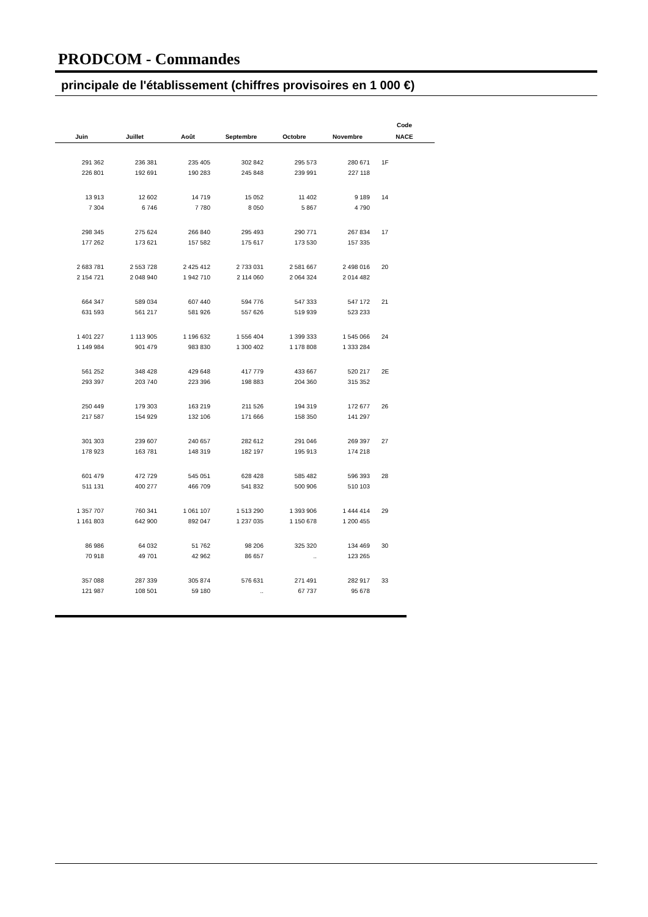PRODCOM - Commandes
principale de l'établissement (chiffres provisoires en 1 000 €)
| | | | | | | Code |
| --- | --- | --- | --- | --- | --- | --- |
| Juin | Juillet | Août | Septembre | Octobre | Novembre | NACE |
| 291 362 | 236 381 | 235 405 | 302 842 | 295 573 | 280 671 | 1F |
| 226 801 | 192 691 | 190 283 | 245 848 | 239 991 | 227 118 | |
| 13 913 | 12 602 | 14 719 | 15 052 | 11 402 | 9 189 | 14 |
| 7 304 | 6 746 | 7 780 | 8 050 | 5 867 | 4 790 | |
| 298 345 | 275 624 | 266 840 | 295 493 | 290 771 | 267 834 | 17 |
| 177 262 | 173 621 | 157 582 | 175 617 | 173 530 | 157 335 | |
| 2 683 781 | 2 553 728 | 2 425 412 | 2 733 031 | 2 581 667 | 2 498 016 | 20 |
| 2 154 721 | 2 048 940 | 1 942 710 | 2 114 060 | 2 064 324 | 2 014 482 | |
| 664 347 | 589 034 | 607 440 | 594 776 | 547 333 | 547 172 | 21 |
| 631 593 | 561 217 | 581 926 | 557 626 | 519 939 | 523 233 | |
| 1 401 227 | 1 113 905 | 1 196 632 | 1 556 404 | 1 399 333 | 1 545 066 | 24 |
| 1 149 984 | 901 479 | 983 830 | 1 300 402 | 1 178 808 | 1 333 284 | |
| 561 252 | 348 428 | 429 648 | 417 779 | 433 667 | 520 217 | 2E |
| 293 397 | 203 740 | 223 396 | 198 883 | 204 360 | 315 352 | |
| 250 449 | 179 303 | 163 219 | 211 526 | 194 319 | 172 677 | 26 |
| 217 587 | 154 929 | 132 106 | 171 666 | 158 350 | 141 297 | |
| 301 303 | 239 607 | 240 657 | 282 612 | 291 046 | 269 397 | 27 |
| 178 923 | 163 781 | 148 319 | 182 197 | 195 913 | 174 218 | |
| 601 479 | 472 729 | 545 051 | 628 428 | 585 482 | 596 393 | 28 |
| 511 131 | 400 277 | 466 709 | 541 832 | 500 906 | 510 103 | |
| 1 357 707 | 760 341 | 1 061 107 | 1 513 290 | 1 393 906 | 1 444 414 | 29 |
| 1 161 803 | 642 900 | 892 047 | 1 237 035 | 1 150 678 | 1 200 455 | |
| 86 986 | 64 032 | 51 762 | 98 206 | 325 320 | 134 469 | 30 |
| 70 918 | 49 701 | 42 962 | 86 657 | .. | 123 265 | |
| 357 088 | 287 339 | 305 874 | 576 631 | 271 491 | 282 917 | 33 |
| 121 987 | 108 501 | 59 180 | .. | 67 737 | 95 678 | |